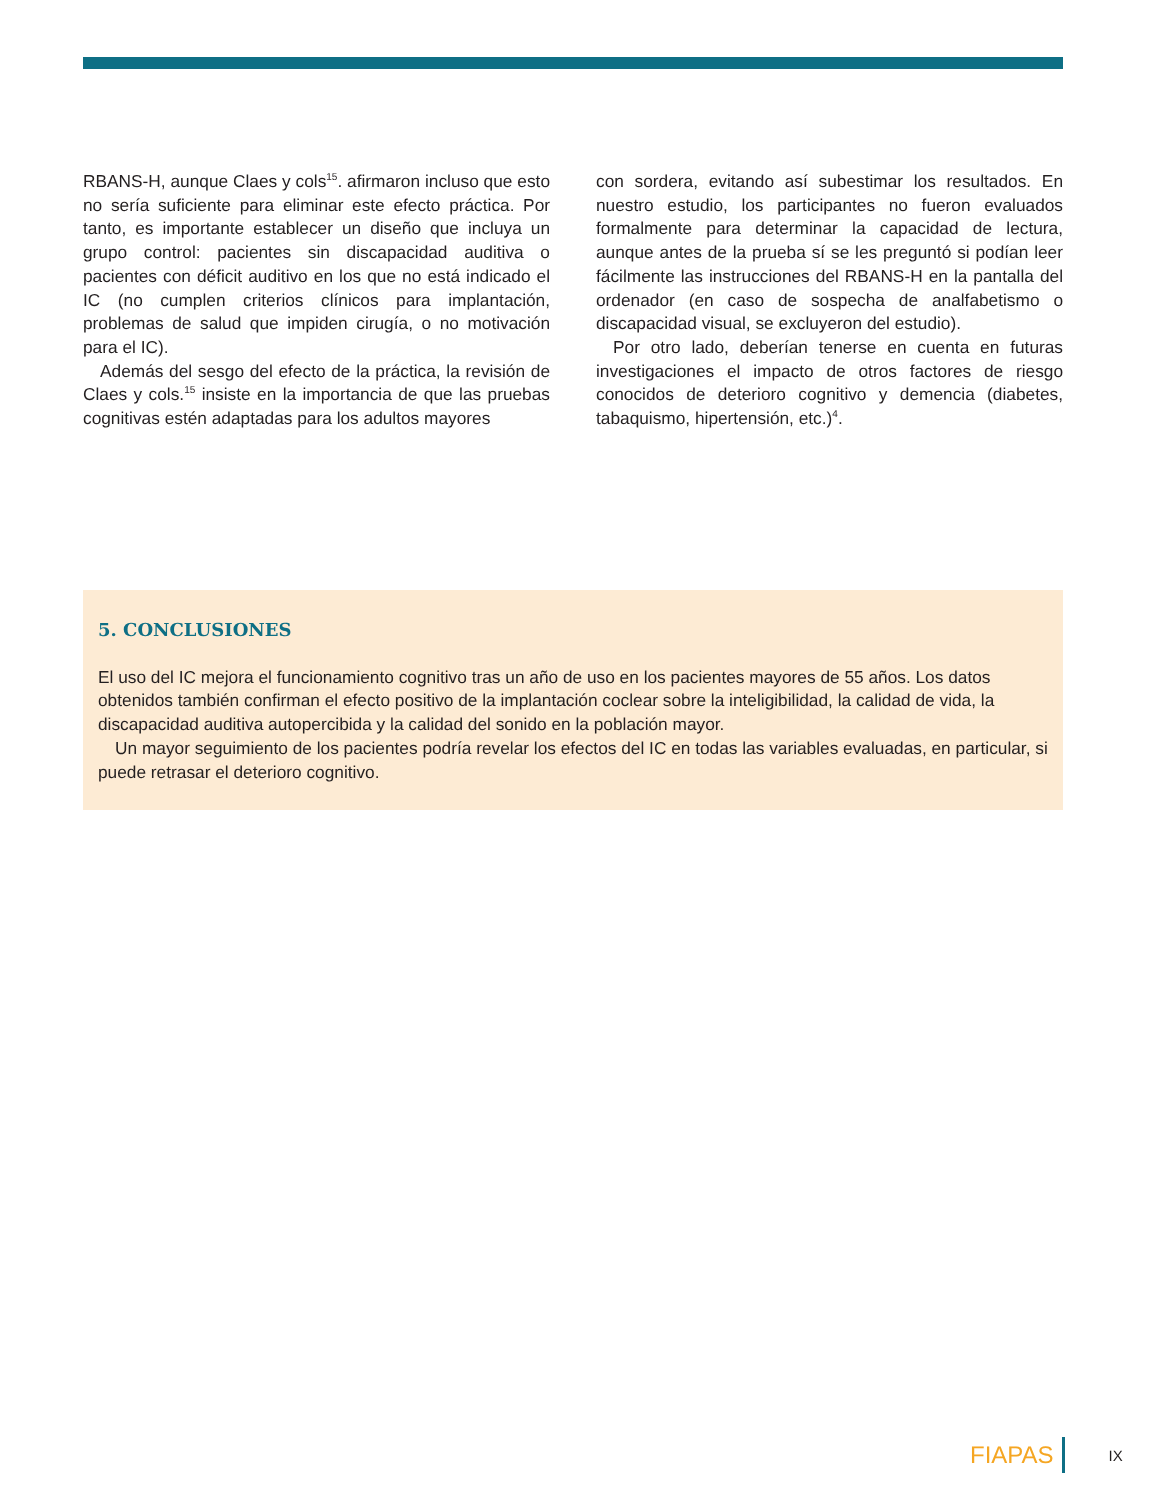RBANS-H, aunque Claes y cols<sup>15</sup>. afirmaron incluso que esto no sería suficiente para eliminar este efecto práctica. Por tanto, es importante establecer un diseño que incluya un grupo control: pacientes sin discapacidad auditiva o pacientes con déficit auditivo en los que no está indicado el IC (no cumplen criterios clínicos para implantación, problemas de salud que impiden cirugía, o no motivación para el IC).
Además del sesgo del efecto de la práctica, la revisión de Claes y cols.<sup>15</sup> insiste en la importancia de que las pruebas cognitivas estén adaptadas para los adultos mayores
con sordera, evitando así subestimar los resultados. En nuestro estudio, los participantes no fueron evaluados formalmente para determinar la capacidad de lectura, aunque antes de la prueba sí se les preguntó si podían leer fácilmente las instrucciones del RBANS-H en la pantalla del ordenador (en caso de sospecha de analfabetismo o discapacidad visual, se excluyeron del estudio).
Por otro lado, deberían tenerse en cuenta en futuras investigaciones el impacto de otros factores de riesgo conocidos de deterioro cognitivo y demencia (diabetes, tabaquismo, hipertensión, etc.)<sup>4</sup>.
5. CONCLUSIONES
El uso del IC mejora el funcionamiento cognitivo tras un año de uso en los pacientes mayores de 55 años. Los datos obtenidos también confirman el efecto positivo de la implantación coclear sobre la inteligibilidad, la calidad de vida, la discapacidad auditiva autopercibida y la calidad del sonido en la población mayor.
Un mayor seguimiento de los pacientes podría revelar los efectos del IC en todas las variables evaluadas, en particular, si puede retrasar el deterioro cognitivo.
FIAPAS IX